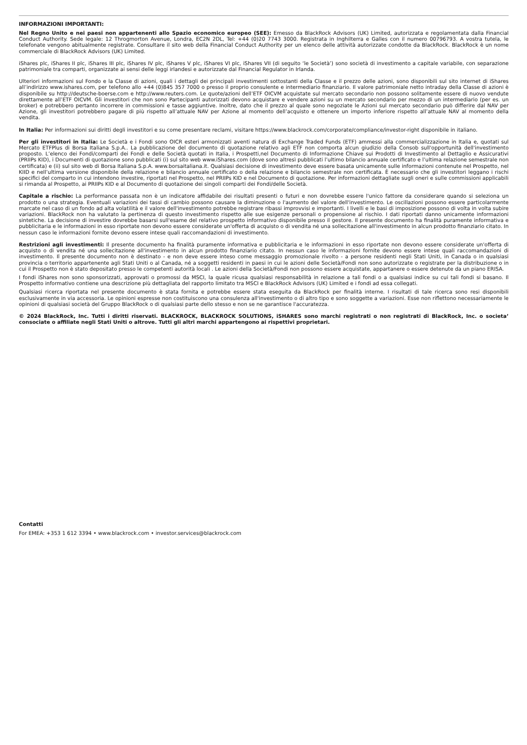INFORMAZIONI IMPORTANTI:
Nel Regno Unito e nei paesi non appartenenti allo Spazio economico europeo (SEE): Emesso da BlackRock Advisors (UK) Limited, autorizzata e regolamentata dalla Financial Conduct Authority. Sede legale: 12 Throgmorton Avenue, Londra, EC2N 2DL, Tel: +44 (0)20 7743 3000. Registrata in Inghilterra e Galles con il numero 00796793. A vostra tutela, le telefonate vengono abitualmente registrate. Consultare il sito web della Financial Conduct Authority per un elenco delle attività autorizzate condotte da BlackRock. BlackRock è un nome commerciale di BlackRock Advisors (UK) Limited.
iShares plc, iShares II plc, iShares III plc, iShares IV plc, iShares V plc, iShares VI plc, iShares VII (di seguito ‘le Società’) sono società di investimento a capitale variabile, con separazione patrimoniale tra comparti, organizzate ai sensi delle leggi irlandesi e autorizzate dal Financial Regulator in Irlanda.
Ulteriori informazioni sul Fondo e la Classe di azioni, quali i dettagli dei principali investimenti sottostanti della Classe e il prezzo delle azioni, sono disponibili sul sito internet di iShares all’indirizzo www.ishares.com, per telefono allo +44 (0)845 357 7000 o presso il proprio consulente e intermediario finanziario. Il valore patrimoniale netto intraday della Classe di azioni è disponibile su http://deutsche-boerse.com e http://www.reuters.com. Le quote/azioni dell’ETF OICVM acquistate sul mercato secondario non possono solitamente essere di nuovo vendute direttamente all’ETF OICVM. Gli investitori che non sono Partecipanti autorizzati devono acquistare e vendere azioni su un mercato secondario per mezzo di un intermediario (per es. un broker) e potrebbero pertanto incorrere in commissioni e tasse aggiuntive. Inoltre, dato che il prezzo al quale sono negoziate le Azioni sul mercato secondario può differire dal NAV per Azione, gli investitori potrebbero pagare di più rispetto all’attuale NAV per Azione al momento dell’acquisto e ottenere un importo inferiore rispetto all’attuale NAV al momento della vendita.
In Italia: Per informazioni sui diritti degli investitori e su come presentare reclami, visitare https://www.blackrock.com/corporate/compliance/investor-right disponibile in italiano.
Per gli investitori in Italia: Le Società e i Fondi sono OICR esteri armonizzati aventi natura di Exchange Traded Funds (ETF) ammessi alla commercializzazione in Italia e, quotati sul Mercato ETFPlus di Borsa Italiana S.p.A.. La pubblicazione del documento di quotazione relativo agli ETF non comporta alcun giudizio della Consob sull'opportunità dell'investimento proposto. L’elenco dei Fondi/comparti dei Fondi e delle Società quotati in Italia, i Prospetti,nel Documento di Informazione Chiave sui Prodotti di Investimento al Dettaglio e Assicurativi (PRIIPs KID), i Documenti di quotazione sono pubblicati (i) sul sito web www.iShares.com (dove sono altresì pubblicati l’ultimo bilancio annuale certificato e l’ultima relazione semestrale non certificata) e (ii) sul sito web di Borsa Italiana S.p.A. www.borsaitaliana.it. Qualsiasi decisione di investimento deve essere basata unicamente sulle informazioni contenute nel Prospetto, nel KIID e nell’ultima versione disponibile della relazione e bilancio annuale certificato o della relazione e bilancio semestrale non certificata. È necessario che gli investitori leggano i rischi specifici del comparto in cui intendono investire, riportati nel Prospetto, nel PRIIPs KID e nel Documento di quotazione. Per informazioni dettagliate sugli oneri e sulle commissioni applicabili si rimanda al Prospetto, ai PRIIPs KID e al Documento di quotazione dei singoli comparti dei Fondi/delle Società.
Capitale a rischio: La performance passata non è un indicatore affidabile dei risultati presenti o futuri e non dovrebbe essere l'unico fattore da considerare quando si seleziona un prodotto o una strategia. Eventuali variazioni dei tassi di cambio possono causare la diminuzione o l'aumento del valore dell'investimento. Le oscillazioni possono essere particolarmente marcate nel caso di un fondo ad alta volatilità e il valore dell'investimento potrebbe registrare ribassi improvvisi e importanti. I livelli e le basi di imposizione possono di volta in volta subire variazioni. BlackRock non ha valutato la pertinenza di questo investimento rispetto alle sue esigenze personali o propensione al rischio. I dati riportati danno unicamente informazioni sintetiche. La decisione di investire dovrebbe basarsi sull'esame del relativo prospetto informativo disponibile presso il gestore. Il presente documento ha finalità puramente informativa e pubblicitaria e le informazioni in esso riportate non devono essere considerate un'offerta di acquisto o di vendita né una sollecitazione all'investimento in alcun prodotto finanziario citato. In nessun caso le informazioni fornite devono essere intese quali raccomandazioni di investimento.
Restrizioni agli investimenti: Il presente documento ha finalità puramente informativa e pubblicitaria e le informazioni in esso riportate non devono essere considerate un'offerta di acquisto o di vendita né una sollecitazione all'investimento in alcun prodotto finanziario citato. In nessun caso le informazioni fornite devono essere intese quali raccomandazioni di investimento. Il presente documento non è destinato - e non deve essere inteso come messaggio promozionale rivolto - a persone residenti negli Stati Uniti, in Canada o in qualsiasi provincia o territorio appartenente agli Stati Uniti o al Canada, né a soggetti residenti in paesi in cui le azioni delle Società/Fondi non sono autorizzate o registrate per la distribuzione o in cui il Prospetto non è stato depositato presso le competenti autorità locali . Le azioni della Società/Fondi non possono essere acquistate, appartanere o essere detenute da un piano ERISA.
I fondi iShares non sono sponsorizzati, approvati o promossi da MSCI, la quale ricusa qualsiasi responsabilità in relazione a tali fondi o a qualsiasi indice su cui tali fondi si basano. Il Prospetto informativo contiene una descrizione più dettagliata del rapporto limitato tra MSCI e BlackRock Advisors (UK) Limited e i fondi ad essa collegati.
Qualsiasi ricerca riportata nel presente documento è stata fornita e potrebbe essere stata eseguita da BlackRock per finalità interne. I risultati di tale ricerca sono resi disponibili esclusivamente in via accessoria. Le opinioni espresse non costituiscono una consulenza all'investimento o di altro tipo e sono soggette a variazioni. Esse non riflettono necessariamente le opinioni di qualsiasi società del Gruppo BlackRock o di qualsiasi parte dello stesso e non se ne garantisce l'accuratezza.
© 2024 BlackRock, Inc. Tutti i diritti riservati. BLACKROCK, BLACKROCK SOLUTIONS, iSHARES sono marchi registrati o non registrati di BlackRock, Inc. o societa’ consociate o affiliate negli Stati Uniti o altrove. Tutti gli altri marchi appartengono ai rispettivi proprietari.
Contatti
For EMEA: +353 1 612 3394 • www.blackrock.com • investor.services@blackrock.com